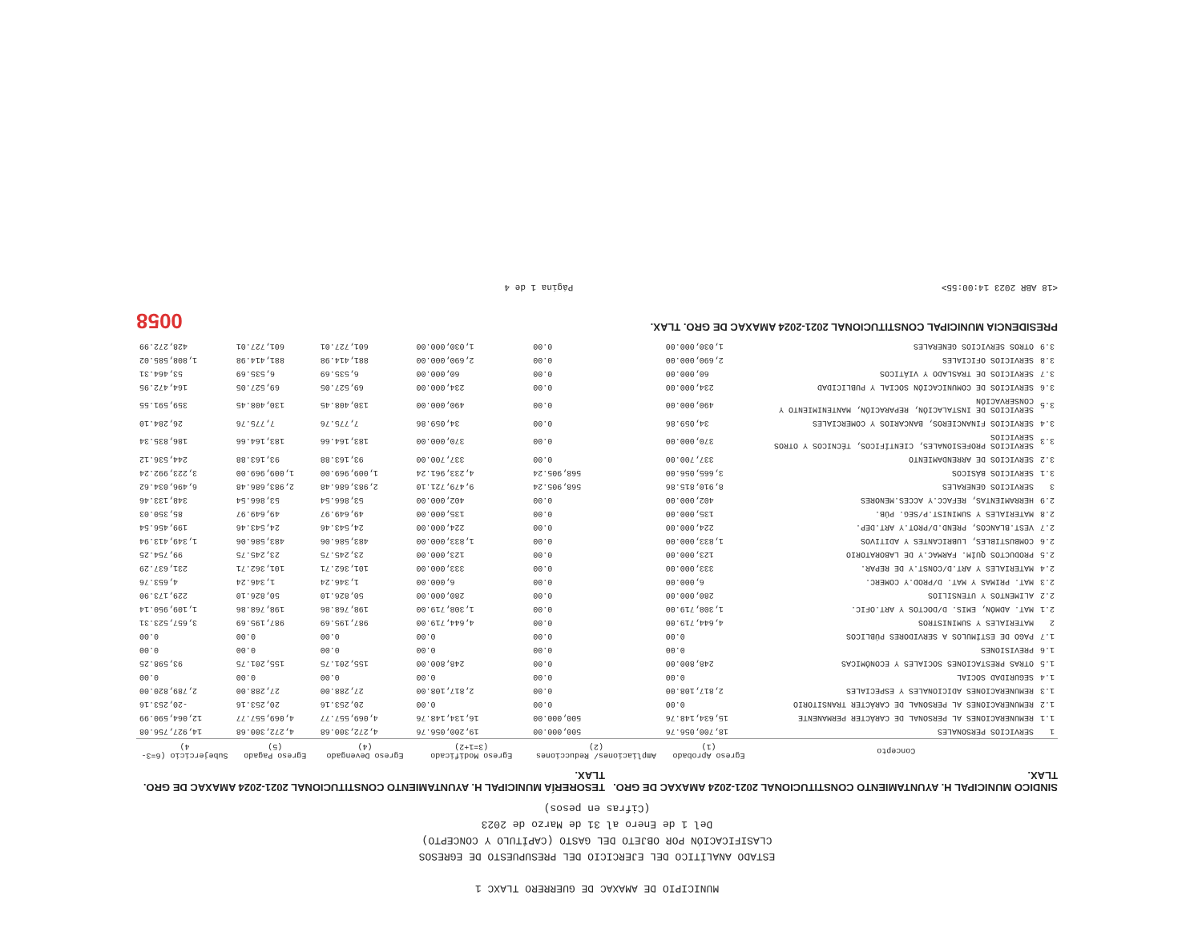MUNICIPIO DE AMAXAC DE GUERRERO TLAXC 1
ESTADO ANALÍTICO DEL EJERCICIO DEL PRESUPUESTO DE EGRESOS
CLASIFICACIÓN POR OBJETO DEL GASTO (CAPÍTULO Y CONCEPTO)
Del 1 de Enero al 31 de Marzo de 2023
(Cifras en pesos)
SINDICO MUNICIPAL H. AYUNTAMIENTO CONSTITUCIONAL 2021-2024 AMAXAC DE GRO. TLAX.
TESORERÍA MUNICIPAL H. AYUNTAMIENTO CONSTITUCIONAL 2021-2024 AMAXAC DE GRO. TLAX.
| | Concepto | Egreso Aprobado (1) | Ampliaciones/ Reducciones (2) | Egreso Modificado (3=1+2) | Egreso Devengado (4) | Egreso Pagado (5) | Subejercicio (6=3-4) |
| --- | --- | --- | --- | --- | --- | --- | --- |
| 1 | SERVICIOS PERSONALES | 18,700,056.76 | 500,000.00 | 19,200,056.76 | 4,272,300.68 | 4,272,300.68 | 14,927,756.08 |
| 1.1 | REMUNERACIONES AL PERSONAL DE CARÁCTER PERMANENTE | 15,634,148.76 | 500,000.00 | 16,134,148.76 | 4,069,557.77 | 4,069,557.77 | 12,064,590.99 |
| 1.2 | REMUNERACIONES AL PERSONAL DE CARÁCTER TRANSITORIO | 0.00 | 0.00 | 0.00 | 20,253.16 | 20,253.16 | -20,253.16 |
| 1.3 | REMUNERACIONES ADICIONALES Y ESPECIALES | 2,817,108.00 | 0.00 | 2,817,108.00 | 27,288.00 | 27,288.00 | 2,789,820.00 |
| 1.4 | SEGURIDAD SOCIAL | 0.00 | 0.00 | 0.00 | 0.00 | 0.00 | 0.00 |
| 1.5 | OTRAS PRESTACIONES SOCIALES Y ECONÓMICAS | 248,800.00 | 0.00 | 248,800.00 | 155,201.75 | 155,201.75 | 93,598.25 |
| 1.6 | PREVISIONES | 0.00 | 0.00 | 0.00 | 0.00 | 0.00 | 0.00 |
| 1.7 | PAGO DE ESTÍMULOS A SERVIDORES PÚBLICOS | 0.00 | 0.00 | 0.00 | 0.00 | 0.00 | 0.00 |
| 2 | MATERIALES Y SUMINISTROS | 4,644,719.00 | 0.00 | 4,644,719.00 | 987,195.69 | 987,195.69 | 3,657,523.31 |
| 2.1 | MAT. ADMÓN, EMIS. D/DOCTOS Y ART.OFIC. | 1,308,719.00 | 0.00 | 1,308,719.00 | 198,768.86 | 198,768.86 | 1,109,950.14 |
| 2.2 | ALIMENTOS Y UTENSILIOS | 280,000.00 | 0.00 | 280,000.00 | 50,826.10 | 50,826.10 | 229,173.90 |
| 2.3 | MAT. PRIMAS Y MAT. D/PROD.Y COMERC. | 6,000.00 | 0.00 | 6,000.00 | 1,346.24 | 1,346.24 | 4,653.76 |
| 2.4 | MATERIALES Y ART.D/CONST.Y DE REPAR. | 333,000.00 | 0.00 | 333,000.00 | 101,362.71 | 101,362.71 | 231,637.29 |
| 2.5 | PRODUCTOS QUÍM. FARMAC.Y DE LABORATORIO | 123,000.00 | 0.00 | 123,000.00 | 23,245.75 | 23,245.75 | 99,754.25 |
| 2.6 | COMBUSTIBLES, LUBRICANTES Y ADITIVOS | 1,833,000.00 | 0.00 | 1,833,000.00 | 483,586.06 | 483,586.06 | 1,349,413.94 |
| 2.7 | VEST.BLANCOS, PREND.D/PROT.Y ART.DEP. | 224,000.00 | 0.00 | 224,000.00 | 24,543.46 | 24,543.46 | 199,456.54 |
| 2.8 | MATERIALES Y SUMINIST.P/SEG. PÚB. | 135,000.00 | 0.00 | 135,000.00 | 49,649.97 | 49,649.97 | 85,350.03 |
| 2.9 | HERRAMIENTAS, REFACC.Y ACCES.MENORES | 402,000.00 | 0.00 | 402,000.00 | 53,866.54 | 53,866.54 | 348,133.46 |
| 3 | SERVICIOS GENERALES | 8,910,815.86 | 568,905.24 | 9,479,721.10 | 2,983,686.48 | 2,983,686.48 | 6,496,034.62 |
| 3.1 | SERVICIOS BÁSICOS | 3,665,056.00 | 568,905.24 | 4,233,961.24 | 1,009,969.00 | 1,009,969.00 | 3,223,992.24 |
| 3.2 | SERVICIOS DE ARRENDAMIENTO | 337,700.00 | 0.00 | 337,700.00 | 93,163.88 | 93,163.88 | 244,536.12 |
| 3.3 | SERVICIOS PROFESIONALES, CIENTÍFICOS, TÉCNICOS Y OTROS SERVICIOS | 370,000.00 | 0.00 | 370,000.00 | 183,164.66 | 183,164.66 | 186,835.34 |
| 3.4 | SERVICIOS FINANCIEROS, BANCARIOS Y COMERCIALES | 34,059.86 | 0.00 | 34,059.86 | 7,775.76 | 7,775.76 | 26,284.10 |
| 3.5 | SERVICIOS DE INSTALACIÓN, REPARACIÓN, MANTENIMIENTO Y CONSERVACIÓN | 490,000.00 | 0.00 | 490,000.00 | 130,408.45 | 130,408.45 | 359,591.55 |
| 3.6 | SERVICIOS DE COMUNICACIÓN SOCIAL Y PUBLICIDAD | 234,000.00 | 0.00 | 234,000.00 | 69,527.05 | 69,527.05 | 164,472.95 |
| 3.7 | SERVICIOS DE TRASLADO Y VIÁTICOS | 60,000.00 | 0.00 | 60,000.00 | 6,535.69 | 6,535.69 | 53,464.31 |
| 3.8 | SERVICIOS OFICIALES | 2,690,000.00 | 0.00 | 2,690,000.00 | 881,414.98 | 881,414.98 | 1,808,585.02 |
| 3.9 | OTROS SERVICIOS GENERALES | 1,030,000.00 | 0.00 | 1,030,000.00 | 601,727.01 | 601,727.01 | 428,272.99 |
PRESIDENCIA MUNICIPAL CONSTITUCIONAL 2021-2024 AMAXAC DE GRO. TLAX.
0058
<18 ABR 2023 14:00:55> Página 1 de 4